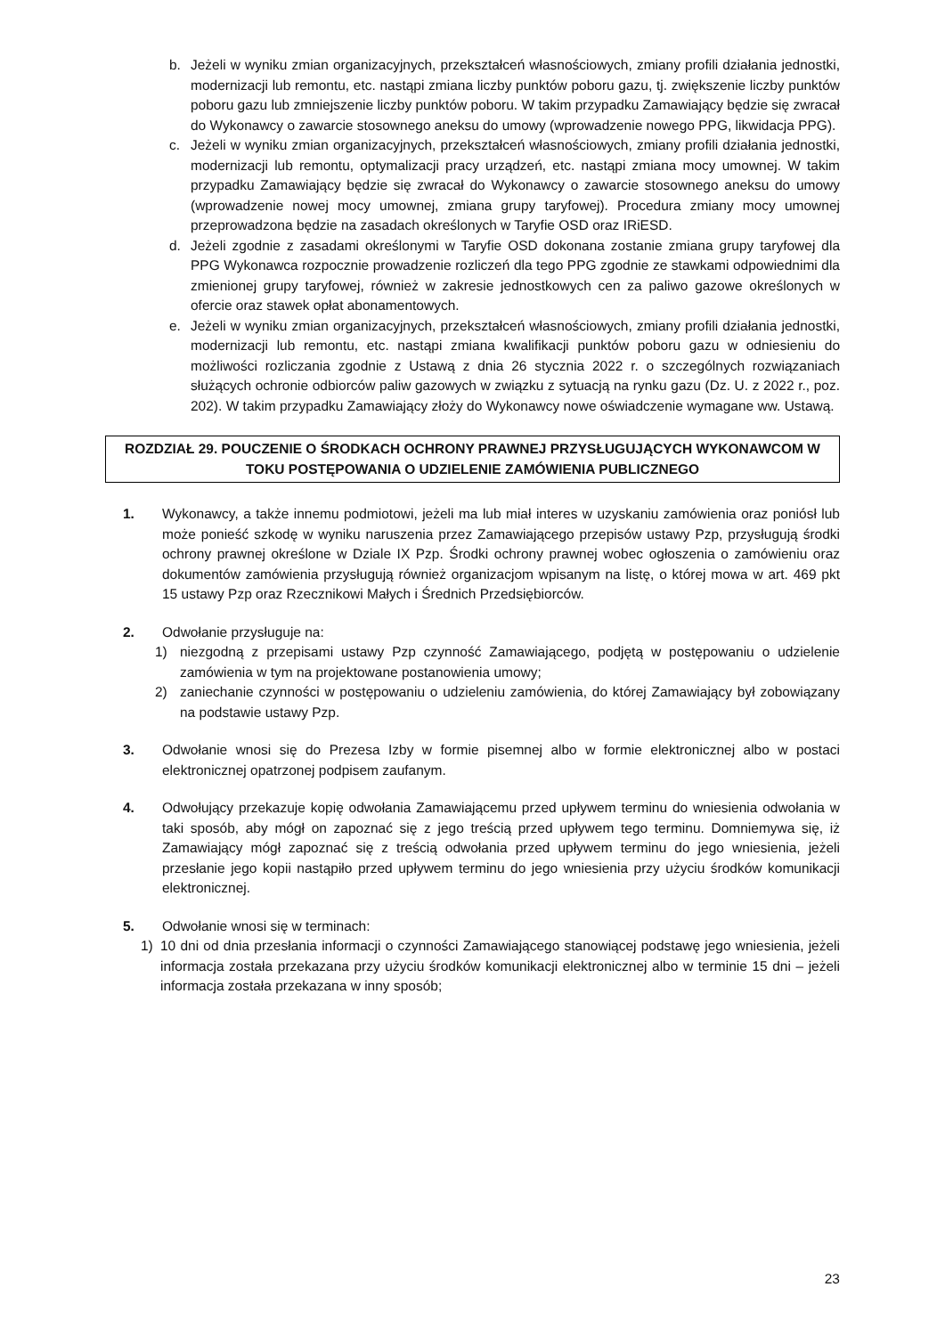b. Jeżeli w wyniku zmian organizacyjnych, przekształceń własnościowych, zmiany profili działania jednostki, modernizacji lub remontu, etc. nastąpi zmiana liczby punktów poboru gazu, tj. zwiększenie liczby punktów poboru gazu lub zmniejszenie liczby punktów poboru. W takim przypadku Zamawiający będzie się zwracał do Wykonawcy o zawarcie stosownego aneksu do umowy (wprowadzenie nowego PPG, likwidacja PPG).
c. Jeżeli w wyniku zmian organizacyjnych, przekształceń własnościowych, zmiany profili działania jednostki, modernizacji lub remontu, optymalizacji pracy urządzeń, etc. nastąpi zmiana mocy umownej. W takim przypadku Zamawiający będzie się zwracał do Wykonawcy o zawarcie stosownego aneksu do umowy (wprowadzenie nowej mocy umownej, zmiana grupy taryfowej). Procedura zmiany mocy umownej przeprowadzona będzie na zasadach określonych w Taryfie OSD oraz IRiESD.
d. Jeżeli zgodnie z zasadami określonymi w Taryfie OSD dokonana zostanie zmiana grupy taryfowej dla PPG Wykonawca rozpocznie prowadzenie rozliczeń dla tego PPG zgodnie ze stawkami odpowiednimi dla zmienionej grupy taryfowej, również w zakresie jednostkowych cen za paliwo gazowe określonych w ofercie oraz stawek opłat abonamentowych.
e. Jeżeli w wyniku zmian organizacyjnych, przekształceń własnościowych, zmiany profili działania jednostki, modernizacji lub remontu, etc. nastąpi zmiana kwalifikacji punktów poboru gazu w odniesieniu do możliwości rozliczania zgodnie z Ustawą z dnia 26 stycznia 2022 r. o szczególnych rozwiązaniach służących ochronie odbiorców paliw gazowych w związku z sytuacją na rynku gazu (Dz. U. z 2022 r., poz. 202). W takim przypadku Zamawiający złoży do Wykonawcy nowe oświadczenie wymagane ww. Ustawą.
ROZDZIAŁ 29. POUCZENIE O ŚRODKACH OCHRONY PRAWNEJ PRZYSŁUGUJĄCYCH WYKONAWCOM W TOKU POSTĘPOWANIA O UDZIELENIE ZAMÓWIENIA PUBLICZNEGO
1. Wykonawcy, a także innemu podmiotowi, jeżeli ma lub miał interes w uzyskaniu zamówienia oraz poniósł lub może ponieść szkodę w wyniku naruszenia przez Zamawiającego przepisów ustawy Pzp, przysługują środki ochrony prawnej określone w Dziale IX Pzp. Środki ochrony prawnej wobec ogłoszenia o zamówieniu oraz dokumentów zamówienia przysługują również organizacjom wpisanym na listę, o której mowa w art. 469 pkt 15 ustawy Pzp oraz Rzecznikowi Małych i Średnich Przedsiębiorców.
2. Odwołanie przysługuje na:
1) niezgodną z przepisami ustawy Pzp czynność Zamawiającego, podjętą w postępowaniu o udzielenie zamówienia w tym na projektowane postanowienia umowy;
2) zaniechanie czynności w postępowaniu o udzieleniu zamówienia, do której Zamawiający był zobowiązany na podstawie ustawy Pzp.
3. Odwołanie wnosi się do Prezesa Izby w formie pisemnej albo w formie elektronicznej albo w postaci elektronicznej opatrzonej podpisem zaufanym.
4. Odwołujący przekazuje kopię odwołania Zamawiającemu przed upływem terminu do wniesienia odwołania w taki sposób, aby mógł on zapoznać się z jego treścią przed upływem tego terminu. Domniemywa się, iż Zamawiający mógł zapoznać się z treścią odwołania przed upływem terminu do jego wniesienia, jeżeli przesłanie jego kopii nastąpiło przed upływem terminu do jego wniesienia przy użyciu środków komunikacji elektronicznej.
5. Odwołanie wnosi się w terminach:
1) 10 dni od dnia przesłania informacji o czynności Zamawiającego stanowiącej podstawę jego wniesienia, jeżeli informacja została przekazana przy użyciu środków komunikacji elektronicznej albo w terminie 15 dni – jeżeli informacja została przekazana w inny sposób;
23